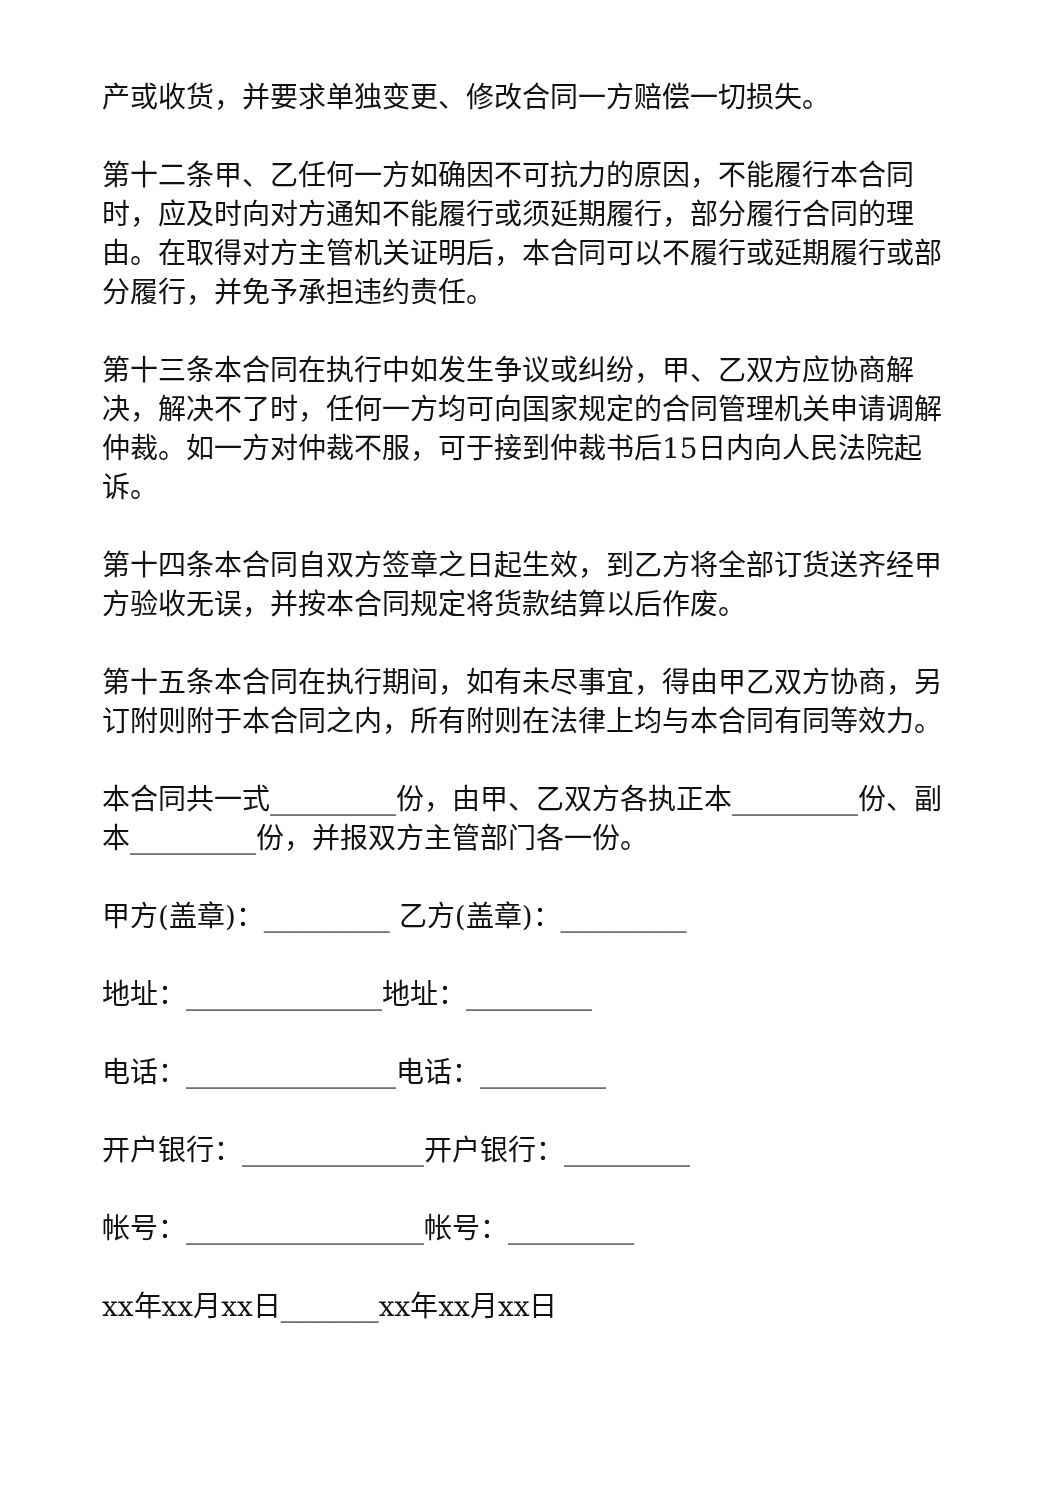产或收货，并要求单独变更、修改合同一方赔偿一切损失。
第十二条甲、乙任何一方如确因不可抗力的原因，不能履行本合同时，应及时向对方通知不能履行或须延期履行，部分履行合同的理由。在取得对方主管机关证明后，本合同可以不履行或延期履行或部分履行，并免予承担违约责任。
第十三条本合同在执行中如发生争议或纠纷，甲、乙双方应协商解决，解决不了时，任何一方均可向国家规定的合同管理机关申请调解仲裁。如一方对仲裁不服，可于接到仲裁书后15日内向人民法院起诉。
第十四条本合同自双方签章之日起生效，到乙方将全部订货送齐经甲方验收无误，并按本合同规定将货款结算以后作废。
第十五条本合同在执行期间，如有未尽事宜，得由甲乙双方协商，另订附则附于本合同之内，所有附则在法律上均与本合同有同等效力。
本合同共一式_________份，由甲、乙双方各执正本_________份、副本_________份，并报双方主管部门各一份。
甲方(盖章)：_________ 乙方(盖章)：_________
地址：______________地址：_________
电话：_______________电话：_________
开户银行：_____________开户银行：_________
帐号：_________________帐号：_________
xx年xx月xx日_______xx年xx月xx日